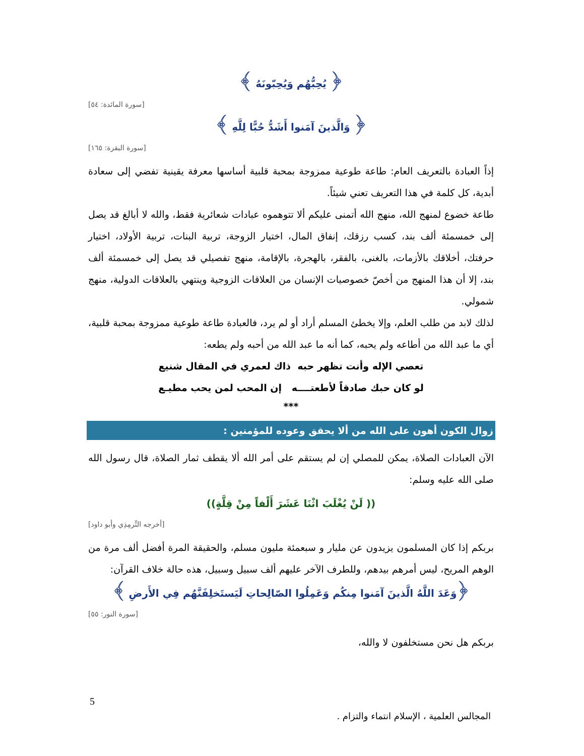﴿ يُحِبُّهُم وَيُحِبّونَهُ ﴾
[سورة المائدة: ٥٤]
﴿ وَالَّذينَ آمَنوا أَشَدُّ حُبًّا لِلَّهِ ﴾
[سورة البقرة: ١٦٥]
إذاً العبادة بالتعريف العام: طاعة طوعية ممزوجة بمحبة قلبية أساسها معرفة يقينية تفضي إلى سعادة أبدية، كل كلمة في هذا التعريف تعني شيئاً.
طاعة خضوع لمنهج الله، منهج الله أتمنى عليكم ألا تتوهموه عبادات شعائرية فقط، والله لا أبالغ قد يصل إلى خمسمئة ألف بند، كسب رزقك، إنفاق المال، اختيار الزوجة، تربية البنات، تربية الأولاد، اختيار حرفتك، أخلاقك بالأزمات، بالغنى، بالفقر، بالهجرة، بالإقامة، منهج تفصيلي قد يصل إلى خمسمئة ألف بند، إلا أن هذا المنهج من أخصّ خصوصيات الإنسان من العلاقات الزوجية وينتهي بالعلاقات الدولية، منهج شمولي.
لذلك لابد من طلب العلم، وإلا يخطئ المسلم أراد أو لم يرد، فالعبادة طاعة طوعية ممزوجة بمحبة قلبية، أي ما عبد الله من أطاعه ولم يحبه، كما أنه ما عبد الله من أحبه ولم يطعه:
تعصي الإله وأنت تظهر حبه ذاك لعمري في المقال شنيع
لو كان حبك صادقاً لأطعتــــه إن المحب لمن يحب مطيـع
***
زوال الكون أهون على الله من ألا يحقق وعوده للمؤمنين :
الآن العبادات الصلاة، يمكن للمصلي إن لم يستقم على أمر الله ألا يقطف ثمار الصلاة، قال رسول الله صلى الله عليه وسلم:
(( لَنْ يُغْلَبَ اثْنَا عَشَرَ أَلْفاً مِنْ قِلَّةٍ))
[أخرجه التِّرمِذِي وأبو داود]
بربكم إذا كان المسلمون يزيدون عن مليار و سبعمئة مليون مسلم، والحقيقة المرة أفضل ألف مرة من الوهم المريح، ليس أمرهم بيدهم، وللطرف الآخر عليهم ألف سبيل وسبيل، هذه حالة خلاف القرآن:
﴿وَعَدَ اللَّهُ الَّذينَ آمَنوا مِنكُم وَعَمِلُوا الصّالِحاتِ لَيَستَخلِفَنَّهُم فِي الأَرضِ ﴾
[سورة النور: ٥٥]
بربكم هل نحن مستخلفون لا والله،
5
المجالس العلمية ، الإسلام انتماء والتزام .